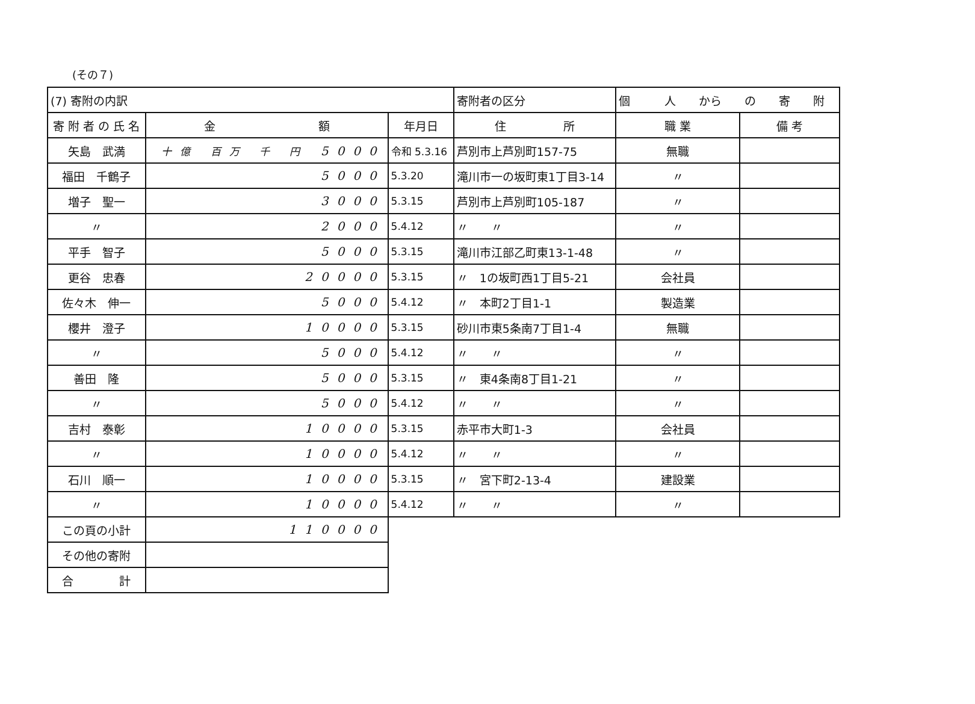(その７)
| (7) 寄附の内訳 | | | 寄附者の区分 | 個 人 から の 寄 附 | | |
| 寄 附 者 の 氏 名 | 金 額 | 年月日 | 住 所 | | 職 業 | 備 考 |
| 矢島 武満 | 十億 百万 千 円 5000 | 令和 5.3.16 | 芦別市上芦別町157-75 | | 無職 | |
| 福田 千鶴子 | 5000 | 5.3.20 | 滝川市一の坂町東1丁目3-14 | | 〃 | |
| 増子 聖一 | 3000 | 5.3.15 | 芦別市上芦別町105-187 | | 〃 | |
| 〃 | 2000 | 5.4.12 | 〃 〃 | | 〃 | |
| 平手 智子 | 5000 | 5.3.15 | 滝川市江部乙町東13-1-48 | | 〃 | |
| 更谷 忠春 | 20000 | 5.3.15 | 〃 1の坂町西1丁目5-21 | | 会社員 | |
| 佐々木 伸一 | 5000 | 5.4.12 | 〃 本町2丁目1-1 | | 製造業 | |
| 櫻井 澄子 | 10000 | 5.3.15 | 砂川市東5条南7丁目1-4 | | 無職 | |
| 〃 | 5000 | 5.4.12 | 〃 〃 | | 〃 | |
| 善田 隆 | 5000 | 5.3.15 | 〃 東4条南8丁目1-21 | | 〃 | |
| 〃 | 5000 | 5.4.12 | 〃 〃 | | 〃 | |
| 吉村 泰彰 | 10000 | 5.3.15 | 赤平市大町1-3 | | 会社員 | |
| 〃 | 10000 | 5.4.12 | 〃 〃 | | 〃 | |
| 石川 順一 | 10000 | 5.3.15 | 〃 宮下町2-13-4 | | 建設業 | |
| 〃 | 10000 | 5.4.12 | 〃 〃 | | 〃 | |
| この頁の小計 | 110000 | | | | | |
| その他の寄附 | | | | | | |
| 合 計 | | | | | | |